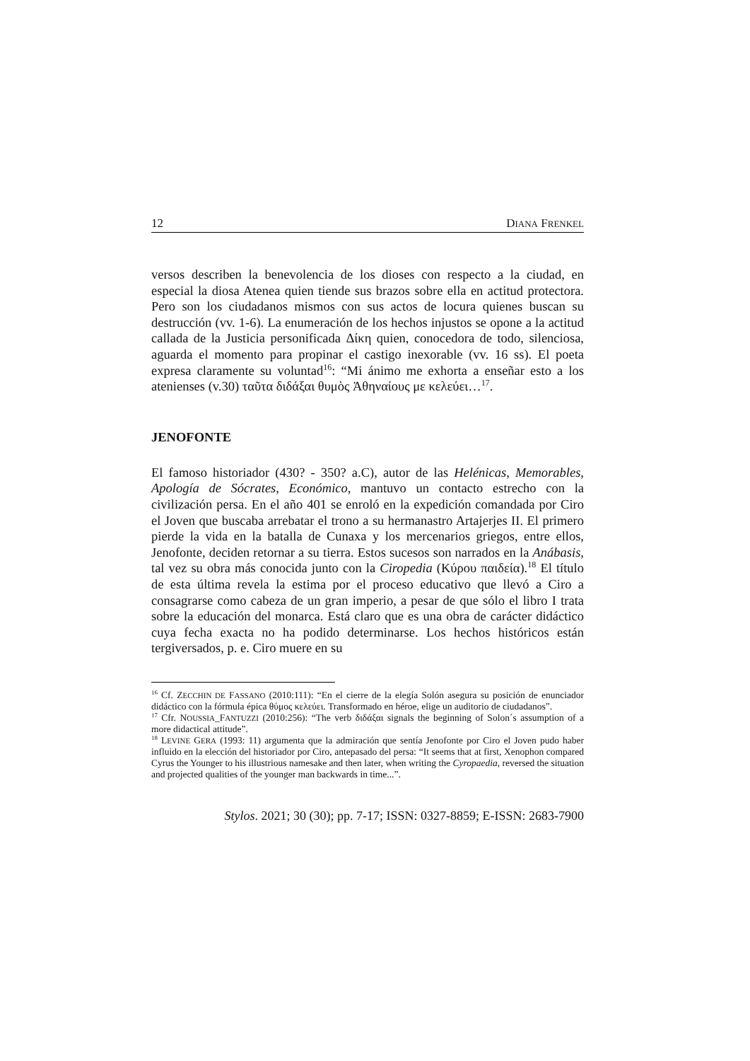12 DIANA FRENKEL
versos describen la benevolencia de los dioses con respecto a la ciudad, en especial la diosa Atenea quien tiende sus brazos sobre ella en actitud protectora. Pero son los ciudadanos mismos con sus actos de locura quienes buscan su destrucción (vv. 1-6). La enumeración de los hechos injustos se opone a la actitud callada de la Justicia personificada Δίκη quien, conocedora de todo, silenciosa, aguarda el momento para propinar el castigo inexorable (vv. 16 ss). El poeta expresa claramente su voluntad<sup>16</sup>: “Mi ánimo me exhorta a enseñar esto a los atenienses (v.30) ταῦτα διδάξαι θυμὸς Ἀθηναίους με κελεύει…<sup>17</sup>.
JENOFONTE
El famoso historiador (430? - 350? a.C), autor de las Helénicas, Memorables, Apología de Sócrates, Económico, mantuvo un contacto estrecho con la civilización persa. En el año 401 se enroló en la expedición comandada por Ciro el Joven que buscaba arrebatar el trono a su hermanastro Artajerjes II. El primero pierde la vida en la batalla de Cunaxa y los mercenarios griegos, entre ellos, Jenofonte, deciden retornar a su tierra. Estos sucesos son narrados en la Anábasis, tal vez su obra más conocida junto con la Ciropedia (Κύρου παιδεία).<sup>18</sup> El título de esta última revela la estima por el proceso educativo que llevó a Ciro a consagrarse como cabeza de un gran imperio, a pesar de que sólo el libro I trata sobre la educación del monarca. Está claro que es una obra de carácter didáctico cuya fecha exacta no ha podido determinarse. Los hechos históricos están tergiversados, p. e. Ciro muere en su
<sup>16</sup> Cf. ZECCHIN DE FASSANO (2010:111): “En el cierre de la elegía Solón asegura su posición de enunciador didáctico con la fórmula épica θύμος κελεύει. Transformado en héroe, elige un auditorio de ciudadanos”.
<sup>17</sup> Cfr. NOUSSIA_FANTUZZI (2010:256): “The verb διδάξαι signals the beginning of Solon´s assumption of a more didactical attitude”.
<sup>18</sup> LEVINE GERA (1993: 11) argumenta que la admiración que sentía Jenofonte por Ciro el Joven pudo haber influido en la elección del historiador por Ciro, antepasado del persa: “It seems that at first, Xenophon compared Cyrus the Younger to his illustrious namesake and then later, when writing the Cyropaedia, reversed the situation and projected qualities of the younger man backwards in time...”.
Stylos. 2021; 30 (30); pp. 7-17; ISSN: 0327-8859; E-ISSN: 2683-7900